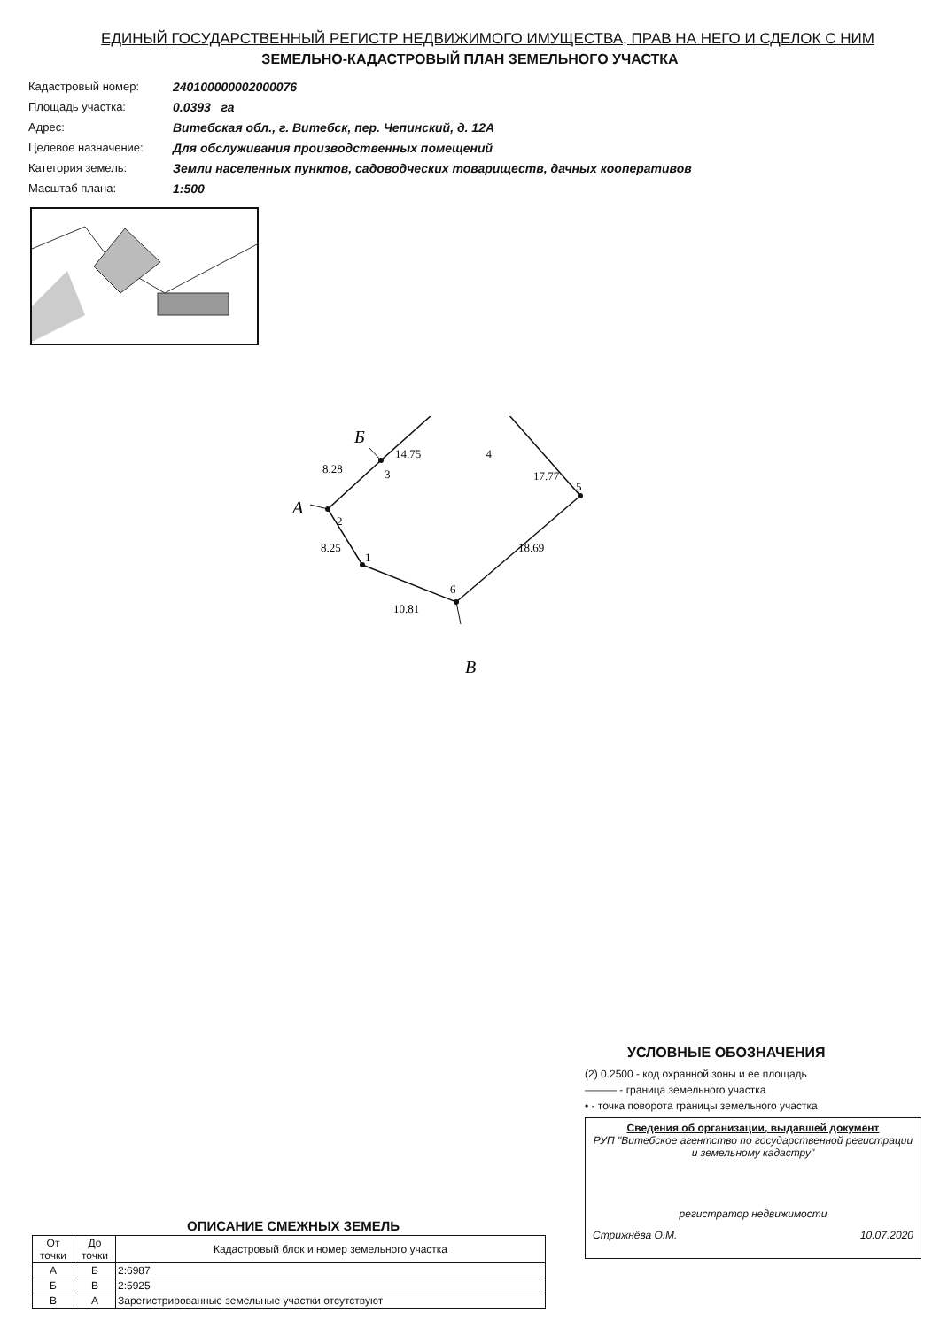ЕДИНЫЙ ГОСУДАРСТВЕННЫЙ РЕГИСТР НЕДВИЖИМОГО ИМУЩЕСТВА, ПРАВ НА НЕГО И СДЕЛОК С НИМ
ЗЕМЕЛЬНО-КАДАСТРОВЫЙ ПЛАН ЗЕМЕЛЬНОГО УЧАСТКА
Кадастровый номер: 240100000002000076
Площадь участка: 0.0393 га
Адрес: Витебская обл., г. Витебск, пер. Чепинский, д. 12А
Целевое назначение: Для обслуживания производственных помещений
Категория земель: Земли населенных пунктов, садоводческих товариществ, дачных кооперативов
Масштаб плана: 1:500
1
2
3
5
6
8.28
8.25
10.81
18.69
А
Б
В
14.75 4
17.77
ОПИСАНИЕ СМЕЖНЫХ ЗЕМЕЛЬ
| От точки | До точки | Кадастровый блок и номер земельного участка |
| --- | --- | --- |
| А | Б | 2:6987 |
| Б | В | 2:5925 |
| В | А | Зарегистрированные земельные участки отсутствуют |
УСЛОВНЫЕ ОБОЗНАЧЕНИЯ
(2) 0.2500 - код охранной зоны и ее площадь
——— - граница земельного участка
• - точка поворота границы земельного участка
Сведения об организации, выдавшей документ
РУП "Витебское агентство по государственной регистрации и земельному кадастру"
регистратор недвижимости
Стрижнёва О.М. 10.07.2020